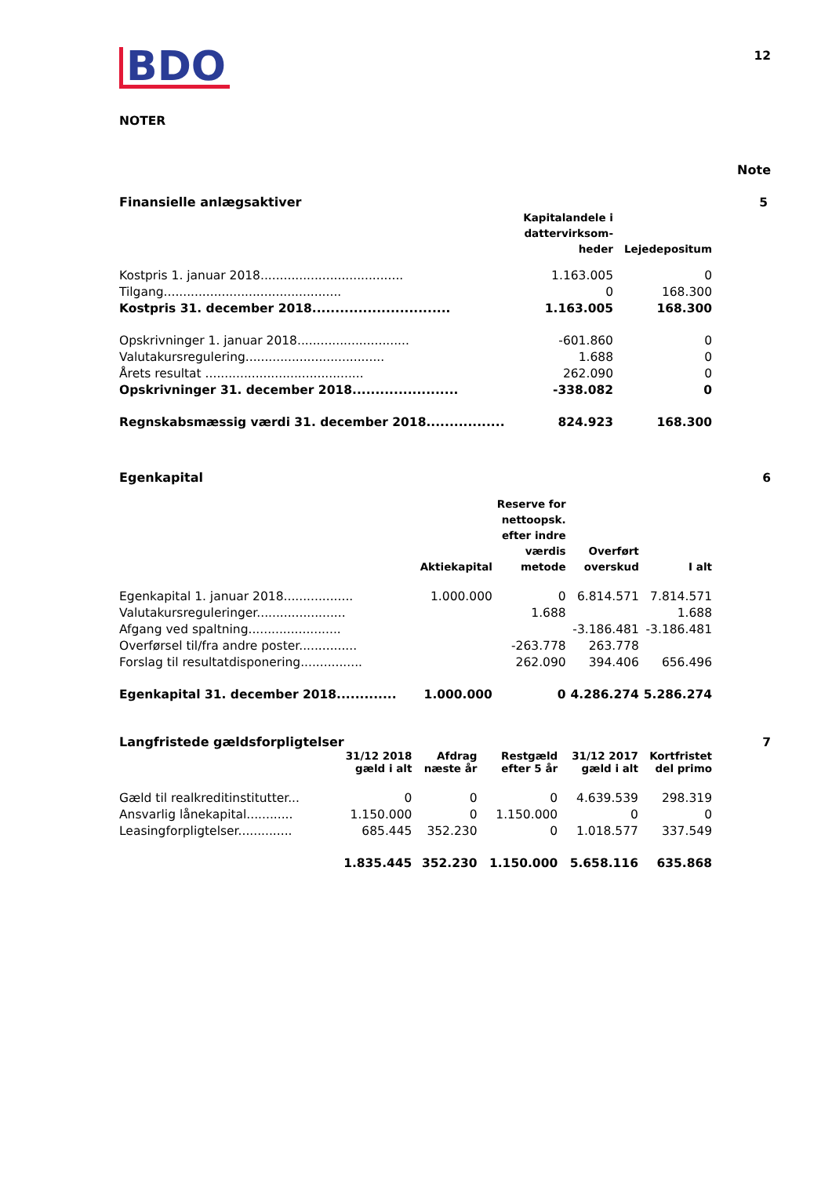12
BDO
NOTER
Note
Finansielle anlægsaktiver 5
| | Kapitalandele i dattervirksom- heder | Lejedepositum |
| --- | --- | --- |
| Kostpris 1. januar 2018..................................... | 1.163.005 | 0 |
| Tilgang.............................................. | 0 | 168.300 |
| Kostpris 31. december 2018.............................. | 1.163.005 | 168.300 |
| Opskrivninger 1. januar 2018............................. | -601.860 | 0 |
| Valutakursregulering.................................... | 1.688 | 0 |
| Årets resultat ......................................... | 262.090 | 0 |
| Opskrivninger 31. december 2018....................... | -338.082 | 0 |
| Regnskabsmæssig værdi 31. december 2018................. | 824.923 | 168.300 |
Egenkapital 6
| | Aktiekapital | Reserve for nettoopsk. efter indre værdis metode | Overført overskud | I alt |
| --- | --- | --- | --- | --- |
| Egenkapital 1. januar 2018.................. | 1.000.000 | 0 | 6.814.571 | 7.814.571 |
| Valutakursreguleringer....................... | | 1.688 | | 1.688 |
| Afgang ved spaltning........................ | | | -3.186.481 | -3.186.481 |
| Overførsel til/fra andre poster............... | | -263.778 | 263.778 | |
| Forslag til resultatdisponering................ | | 262.090 | 394.406 | 656.496 |
| Egenkapital 31. december 2018............. | 1.000.000 | 0 | 4.286.274 | 5.286.274 |
Langfristede gældsforpligtelser
7
| | 31/12 2018 gæld i alt | Afdrag næste år | Restgæld efter 5 år | 31/12 2017 gæld i alt | Kortfristet del primo |
| --- | --- | --- | --- | --- | --- |
| Gæld til realkreditinstitutter... | 0 | 0 | 0 | 4.639.539 | 298.319 |
| Ansvarlig lånekapital............ | 1.150.000 | 0 | 1.150.000 | 0 | 0 |
| Leasingforpligtelser.............. | 685.445 | 352.230 | 0 | 1.018.577 | 337.549 |
| | 1.835.445 | 352.230 | 1.150.000 | 5.658.116 | 635.868 |